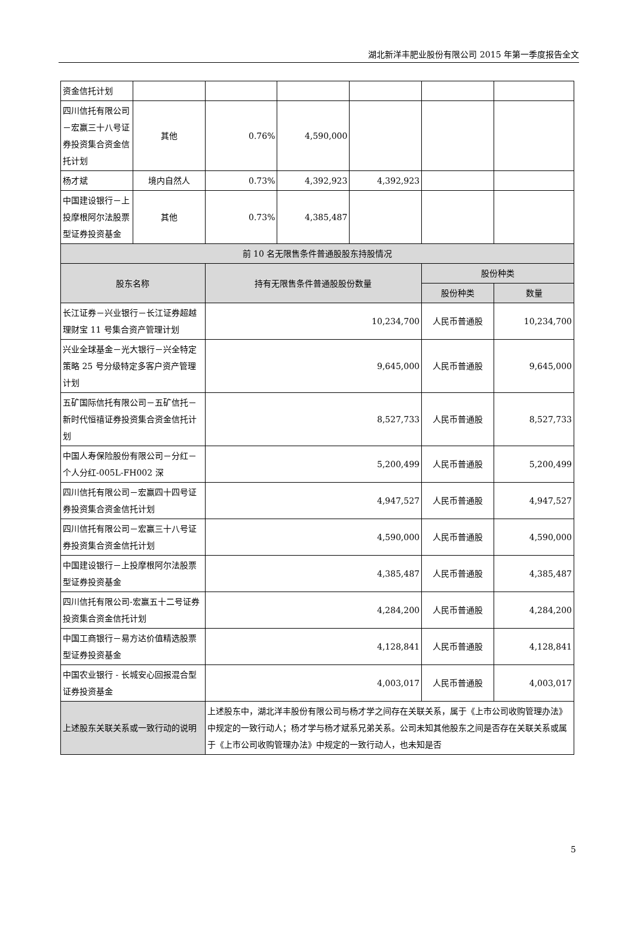湖北新洋丰肥业股份有限公司 2015 年第一季度报告全文
| 资金信托计划 | | | | | | |
| 四川信托有限公司－宏赢三十八号证券投资集合资金信托计划 | 其他 | 0.76% | 4,590,000 | | | |
| 杨才斌 | 境内自然人 | 0.73% | 4,392,923 | 4,392,923 | | |
| 中国建设银行－上投摩根阿尔法股票型证券投资基金 | 其他 | 0.73% | 4,385,487 | | | |
| 前 10 名无限售条件普通股股东持股情况 | | | | | | |
| 股东名称 | | 持有无限售条件普通股股份数量 | | | 股份种类 | |
| | | | | | 股份种类 | 数量 |
| 长江证券－兴业银行－长江证券超越理财宝 11 号集合资产管理计划 | | 10,234,700 | | | 人民币普通股 | 10,234,700 |
| 兴业全球基金－光大银行－兴全特定策略 25 号分级特定多客户资产管理计划 | | 9,645,000 | | | 人民币普通股 | 9,645,000 |
| 五矿国际信托有限公司－五矿信托－新时代恒禧证券投资集合资金信托计划 | | 8,527,733 | | | 人民币普通股 | 8,527,733 |
| 中国人寿保险股份有限公司－分红－个人分红-005L-FH002 深 | | 5,200,499 | | | 人民币普通股 | 5,200,499 |
| 四川信托有限公司－宏赢四十四号证券投资集合资金信托计划 | | 4,947,527 | | | 人民币普通股 | 4,947,527 |
| 四川信托有限公司－宏赢三十八号证券投资集合资金信托计划 | | 4,590,000 | | | 人民币普通股 | 4,590,000 |
| 中国建设银行－上投摩根阿尔法股票型证券投资基金 | | 4,385,487 | | | 人民币普通股 | 4,385,487 |
| 四川信托有限公司-宏赢五十二号证券投资集合资金信托计划 | | 4,284,200 | | | 人民币普通股 | 4,284,200 |
| 中国工商银行－易方达价值精选股票型证券投资基金 | | 4,128,841 | | | 人民币普通股 | 4,128,841 |
| 中国农业银行 - 长城安心回报混合型证券投资基金 | | 4,003,017 | | | 人民币普通股 | 4,003,017 |
| 上述股东关联关系或一致行动的说明 | | 上述股东中，湖北洋丰股份有限公司与杨才学之间存在关联关系，属于《上市公司收购管理办法》中规定的一致行动人；杨才学与杨才斌系兄弟关系。公司未知其他股东之间是否存在关联关系或属于《上市公司收购管理办法》中规定的一致行动人，也未知是否 | | | | |
5